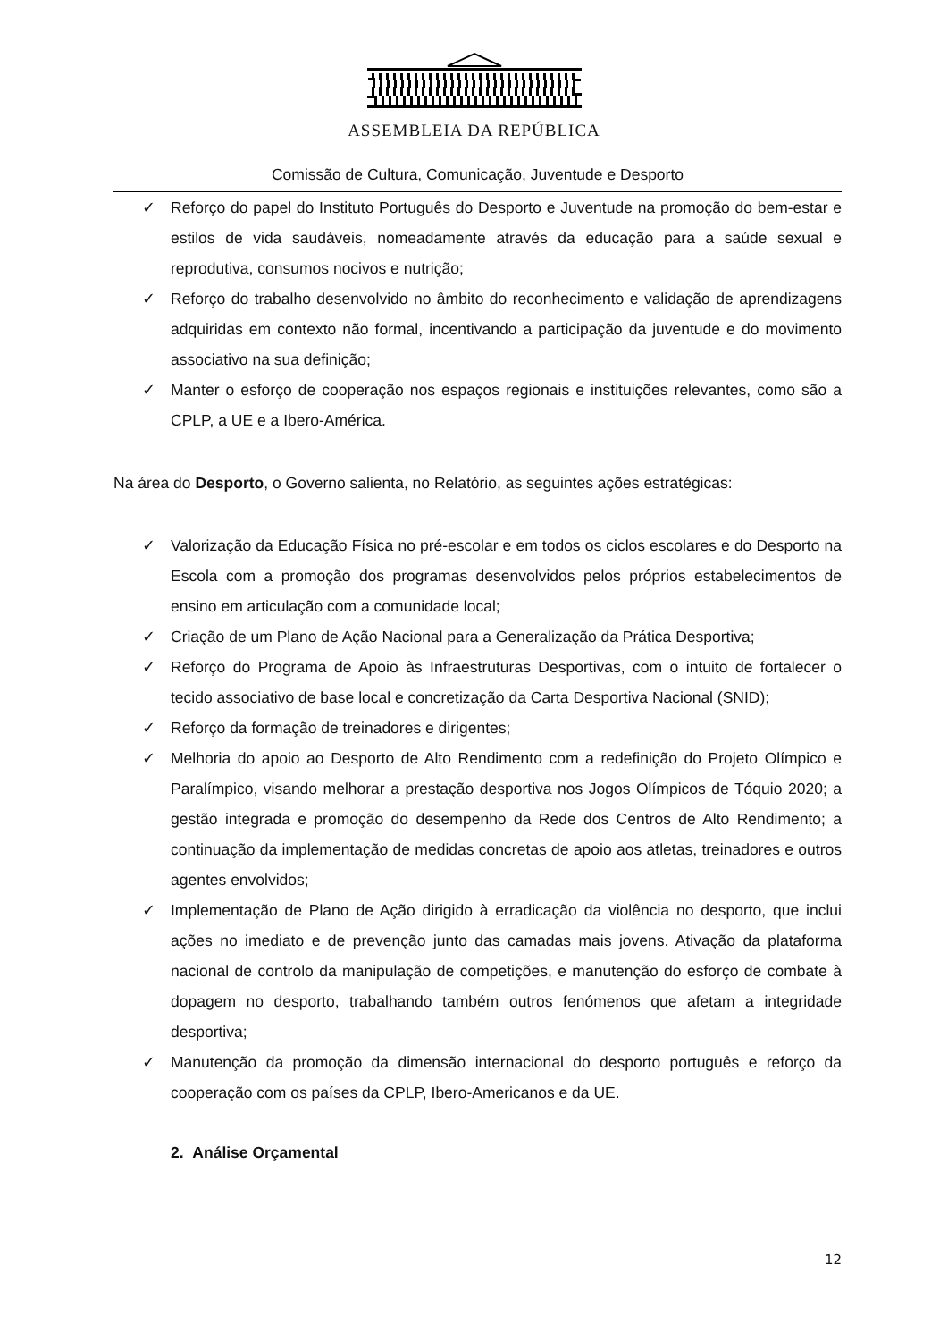ASSEMBLEIA DA REPÚBLICA
Comissão de Cultura, Comunicação, Juventude e Desporto
✓ Reforço do papel do Instituto Português do Desporto e Juventude na promoção do bem-estar e estilos de vida saudáveis, nomeadamente através da educação para a saúde sexual e reprodutiva, consumos nocivos e nutrição;
✓ Reforço do trabalho desenvolvido no âmbito do reconhecimento e validação de aprendizagens adquiridas em contexto não formal, incentivando a participação da juventude e do movimento associativo na sua definição;
✓ Manter o esforço de cooperação nos espaços regionais e instituições relevantes, como são a CPLP, a UE e a Ibero-América.
Na área do Desporto, o Governo salienta, no Relatório, as seguintes ações estratégicas:
✓ Valorização da Educação Física no pré-escolar e em todos os ciclos escolares e do Desporto na Escola com a promoção dos programas desenvolvidos pelos próprios estabelecimentos de ensino em articulação com a comunidade local;
✓ Criação de um Plano de Ação Nacional para a Generalização da Prática Desportiva;
✓ Reforço do Programa de Apoio às Infraestruturas Desportivas, com o intuito de fortalecer o tecido associativo de base local e concretização da Carta Desportiva Nacional (SNID);
✓ Reforço da formação de treinadores e dirigentes;
✓ Melhoria do apoio ao Desporto de Alto Rendimento com a redefinição do Projeto Olímpico e Paralímpico, visando melhorar a prestação desportiva nos Jogos Olímpicos de Tóquio 2020; a gestão integrada e promoção do desempenho da Rede dos Centros de Alto Rendimento; a continuação da implementação de medidas concretas de apoio aos atletas, treinadores e outros agentes envolvidos;
✓ Implementação de Plano de Ação dirigido à erradicação da violência no desporto, que inclui ações no imediato e de prevenção junto das camadas mais jovens. Ativação da plataforma nacional de controlo da manipulação de competições, e manutenção do esforço de combate à dopagem no desporto, trabalhando também outros fenómenos que afetam a integridade desportiva;
✓ Manutenção da promoção da dimensão internacional do desporto português e reforço da cooperação com os países da CPLP, Ibero-Americanos e da UE.
2. Análise Orçamental
12